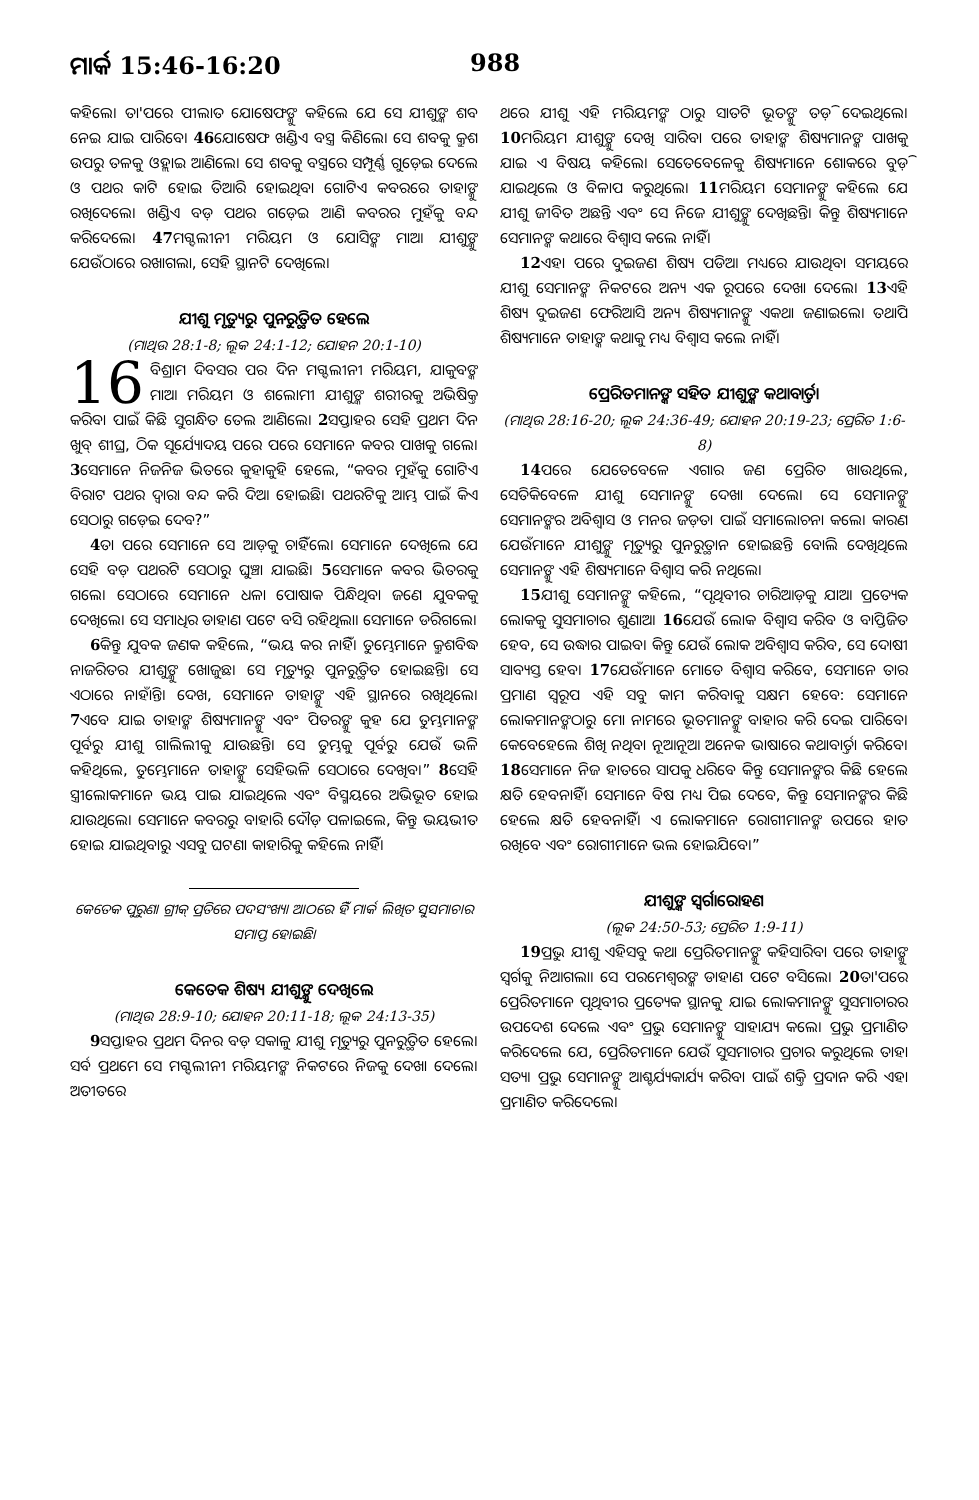ମାର୍କ 15:46-16:20 988
କହିଲେ। ତା'ପରେ ପୀଲାତ ଯୋଷେଫଙ୍କୁ କହିଲେ ଯେ ସେ ଯୀଶୁଙ୍କ ଶବ ନେଇ ଯାଇ ପାରିବେ। 46ଯୋଷେଫ ଖଣ୍ଡିଏ ବସ୍ତ୍ର କିଣିଲେ। ସେ ଶବକୁ କ୍ରୁଶ ଉପରୁ ତଳକୁ ଓହ୍ଲାଇ ଆଣିଲେ। ସେ ଶବକୁ ବସ୍ତ୍ରରେ ସମ୍ପୂର୍ଣ୍ଣ ଗୁଡ଼େଇ ଦେଲେ ଓ ପଥର କାଟି ହୋଇ ତିଆରି ହୋଇଥିବା ଗୋଟିଏ କବରରେ ତାହାଙ୍କୁ ରଖିଦେଲେ। ଖଣ୍ଡିଏ ବଡ଼ ପଥର ଗଡ଼େଇ ଆଣି କବରର ମୁହଁକୁ ବନ୍ଦ କରିଦେଲେ। 47ମଗ୍ଦଲୀନୀ ମରିୟମ ଓ ଯୋସିଙ୍କ ମାଆ ଯୀଶୁଙ୍କୁ ଯେଉଁଠାରେ ରଖାଗଲା, ସେହି ସ୍ଥାନଟି ଦେଖିଲେ।
ଯୀଶୁ ମୃତ୍ୟୁରୁ ପୁନରୁତ୍ଥିତ ହେଲେ
(ମାଥିଉ 28:1-8; ଲୂକ 24:1-12; ଯୋହନ 20:1-10)
16 ବିଶ୍ରାମ ଦିବସର ପର ଦିନ ମଗ୍ଦଲୀନୀ ମରିୟମ, ଯାକୁବଙ୍କ ମାଆ ମରିୟମ ଓ ଶଲୋମୀ ଯୀଶୁଙ୍କ ଶରୀରକୁ ଅଭିଷିକ୍ତ କରିବା ପାଇଁ କିଛି ସୁଗନ୍ଧିତ ତେଲ ଆଣିଲେ। 2ସପ୍ତାହର ସେହି ପ୍ରଥମ ଦିନ ଖୁବ୍ ଶୀଘ୍ର, ଠିକ ସୂର୍ଯ୍ୟୋଦୟ ପରେ ପରେ ସେମାନେ କବର ପାଖକୁ ଗଲେ। 3ସେମାନେ ନିଜନିଜ ଭିତରେ କୁହାକୁହି ହେଲେ, “କବର ମୁହଁକୁ ଗୋଟିଏ ବିରାଟ ପଥର ଦ୍ୱାରା ବନ୍ଦ କରି ଦିଆ ହୋଇଛି। ପଥରଟିକୁ ଆମ୍ଭ ପାଇଁ କିଏ ସେଠାରୁ ଗଡ଼େଇ ଦେବ?”
4ତା ପରେ ସେମାନେ ସେ ଆଡ଼କୁ ଚାହିଁଲେ। ସେମାନେ ଦେଖିଲେ ଯେ ସେହି ବଡ଼ ପଥରଟି ସେଠାରୁ ଘୁଞ୍ଚା ଯାଇଛି। 5ସେମାନେ କବର ଭିତରକୁ ଗଲେ। ସେଠାରେ ସେମାନେ ଧଳା ପୋଷାକ ପିନ୍ଧିଥିବା ଜଣେ ଯୁବକକୁ ଦେଖିଲେ। ସେ ସମାଧିର ଡାହାଣ ପଟେ ବସି ରହିଥିଲା। ସେମାନେ ଡରିଗଲେ।
6କିନ୍ତୁ ଯୁବକ ଜଣକ କହିଲେ, “ଭୟ କର ନାହିଁ। ତୁମ୍ଭେମାନେ କ୍ରୁଶବିଦ୍ଧ ନାଜରିତର ଯୀଶୁଙ୍କୁ ଖୋଜୁଛ। ସେ ମୃତ୍ୟୁରୁ ପୁନରୁତ୍ଥିତ ହୋଇଛନ୍ତି। ସେ ଏଠାରେ ନାହାଁନ୍ତି। ଦେଖ, ସେମାନେ ତାହାଙ୍କୁ ଏହି ସ୍ଥାନରେ ରଖିଥିଲେ। 7ଏବେ ଯାଇ ତାହାଙ୍କ ଶିଷ୍ୟମାନଙ୍କୁ ଏବଂ ପିତରଙ୍କୁ କୁହ ଯେ ତୁମ୍ଭମାନଙ୍କ ପୂର୍ବରୁ ଯୀଶୁ ଗାଲିଲୀକୁ ଯାଉଛନ୍ତି। ସେ ତୁମ୍ଭକୁ ପୂର୍ବରୁ ଯେଉଁ ଭଳି କହିଥିଲେ, ତୁମ୍ଭେମାନେ ତାହାଙ୍କୁ ସେହିଭଳି ସେଠାରେ ଦେଖିବ।” 8ସେହି ସ୍ତ୍ରୀଲୋକମାନେ ଭୟ ପାଇ ଯାଇଥିଲେ ଏବଂ ବିସ୍ମୟରେ ଅଭିଭୂତ ହୋଇ ଯାଉଥିଲେ। ସେମାନେ କବରରୁ ବାହାରି ଦୌଡ଼ ପଳାଇଲେ, କିନ୍ତୁ ଭୟଭୀତ ହୋଇ ଯାଇଥିବାରୁ ଏସବୁ ଘଟଣା କାହାରିକୁ କହିଲେ ନାହିଁ।
କେତେକ ପୁରୁଣା ଗ୍ରୀକ୍ ପ୍ରତିରେ ପଦସଂଖ୍ୟା ଆଠରେ ହିଁ ମାର୍କ ଲିଖିତ ସୁସମାଚାର ସମାପ୍ତ ହୋଇଛି।
କେତେକ ଶିଷ୍ୟ ଯୀଶୁଙ୍କୁ ଦେଖିଲେ
(ମାଥିଉ 28:9-10; ଯୋହନ 20:11-18; ଲୂକ 24:13-35)
9ସପ୍ତାହର ପ୍ରଥମ ଦିନର ବଡ଼ ସକାଳୁ ଯୀଶୁ ମୃତ୍ୟୁରୁ ପୁନରୁତ୍ଥିତ ହେଲେ। ସର୍ବ ପ୍ରଥମେ ସେ ମଗ୍ଦଲୀନୀ ମରିୟମଙ୍କ ନିକଟରେ ନିଜକୁ ଦେଖା ଦେଲେ। ଅତୀତରେ
ଥରେ ଯୀଶୁ ଏହି ମରିୟମଙ୍କ ଠାରୁ ସାତଟି ଭୂତଙ୍କୁ ତଡ଼ି ଦେଇଥିଲେ। 10ମରିୟମ ଯୀଶୁଙ୍କୁ ଦେଖି ସାରିବା ପରେ ତାହାଙ୍କ ଶିଷ୍ୟମାନଙ୍କ ପାଖକୁ ଯାଇ ଏ ବିଷୟ କହିଲେ। ସେତେବେଳେକୁ ଶିଷ୍ୟମାନେ ଶୋକରେ ବୁଡ଼ି ଯାଇଥିଲେ ଓ ବିଳାପ କରୁଥିଲେ। 11ମରିୟମ ସେମାନଙ୍କୁ କହିଲେ ଯେ ଯୀଶୁ ଜୀବିତ ଅଛନ୍ତି ଏବଂ ସେ ନିଜେ ଯୀଶୁଙ୍କୁ ଦେଖିଛନ୍ତି। କିନ୍ତୁ ଶିଷ୍ୟମାନେ ସେମାନଙ୍କ କଥାରେ ବିଶ୍ୱାସ କଲେ ନାହିଁ।
12ଏହା ପରେ ଦୁଇଜଣ ଶିଷ୍ୟ ପଡିଆ ମଧ୍ୟରେ ଯାଉଥିବା ସମୟରେ ଯୀଶୁ ସେମାନଙ୍କ ନିକଟରେ ଅନ୍ୟ ଏକ ରୂପରେ ଦେଖା ଦେଲେ। 13ଏହି ଶିଷ୍ୟ ଦୁଇଜଣ ଫେରିଆସି ଅନ୍ୟ ଶିଷ୍ୟମାନଙ୍କୁ ଏକଥା ଜଣାଇଲେ। ତଥାପି ଶିଷ୍ୟମାନେ ତାହାଙ୍କ କଥାକୁ ମଧ୍ୟ ବିଶ୍ୱାସ କଲେ ନାହିଁ।
ପ୍ରେରିତମାନଙ୍କ ସହିତ ଯୀଶୁଙ୍କ କଥାବାର୍ତ୍ତା
(ମାଥିଉ 28:16-20; ଲୂକ 24:36-49; ଯୋହନ 20:19-23; ପ୍ରେରିତ 1:6-8)
14ପରେ ଯେତେବେଳେ ଏଗାର ଜଣ ପ୍ରେରିତ ଖାଉଥିଲେ, ସେତିକିବେଳେ ଯୀଶୁ ସେମାନଙ୍କୁ ଦେଖା ଦେଲେ। ସେ ସେମାନଙ୍କୁ ସେମାନଙ୍କର ଅବିଶ୍ୱାସ ଓ ମନର ଜଡ଼ତା ପାଇଁ ସମାଲୋଚନା କଲେ। କାରଣ ଯେଉଁମାନେ ଯୀଶୁଙ୍କୁ ମୃତ୍ୟୁରୁ ପୁନରୁତ୍ଥାନ ହୋଇଛନ୍ତି ବୋଲି ଦେଖିଥିଲେ ସେମାନଙ୍କୁ ଏହି ଶିଷ୍ୟମାନେ ବିଶ୍ୱାସ କରି ନଥିଲେ।
15ଯୀଶୁ ସେମାନଙ୍କୁ କହିଲେ, “ପୃଥିବୀର ଚାରିଆଡ଼କୁ ଯାଅ। ପ୍ରତ୍ୟେକ ଲୋକକୁ ସୁସମାଚାର ଶୁଣାଅ। 16ଯେଉଁ ଲୋକ ବିଶ୍ୱାସ କରିବ ଓ ବାପ୍ତିଜିତ ହେବ, ସେ ଉଦ୍ଧାର ପାଇବ। କିନ୍ତୁ ଯେଉଁ ଲୋକ ଅବିଶ୍ୱାସ କରିବ, ସେ ଦୋଷୀ ସାବ୍ୟସ୍ତ ହେବ। 17ଯେଉଁମାନେ ମୋତେ ବିଶ୍ୱାସ କରିବେ, ସେମାନେ ତାର ପ୍ରମାଣ ସ୍ୱରୂପ ଏହି ସବୁ କାମ କରିବାକୁ ସକ୍ଷମ ହେବେ: ସେମାନେ ଲୋକମାନଙ୍କଠାରୁ ମୋ ନାମରେ ଭୂତମାନଙ୍କୁ ବାହାର କରି ଦେଇ ପାରିବେ। କେବେହେଲେ ଶିଖି ନଥିବା ନୂଆନୂଆ ଅନେକ ଭାଷାରେ କଥାବାର୍ତ୍ତା କରିବେ। 18ସେମାନେ ନିଜ ହାତରେ ସାପକୁ ଧରିବେ କିନ୍ତୁ ସେମାନଙ୍କର କିଛି ହେଲେ କ୍ଷତି ହେବନାହିଁ। ସେମାନେ ବିଷ ମଧ୍ୟ ପିଇ ଦେବେ, କିନ୍ତୁ ସେମାନଙ୍କର କିଛି ହେଲେ କ୍ଷତି ହେବନାହିଁ। ଏ ଲୋକମାନେ ରୋଗୀମାନଙ୍କ ଉପରେ ହାତ ରଖିବେ ଏବଂ ରୋଗୀମାନେ ଭଲ ହୋଇଯିବେ।”
ଯୀଶୁଙ୍କ ସ୍ୱର୍ଗାରୋହଣ
(ଲୂକ 24:50-53; ପ୍ରେରିତ 1:9-11)
19ପ୍ରଭୁ ଯୀଶୁ ଏହିସବୁ କଥା ପ୍ରେରିତମାନଙ୍କୁ କହିସାରିବା ପରେ ତାହାଙ୍କୁ ସ୍ୱର୍ଗକୁ ନିଆଗଲା। ସେ ପରମେଶ୍ୱରଙ୍କ ଡାହାଣ ପଟେ ବସିଲେ। 20ତା'ପରେ ପ୍ରେରିତମାନେ ପୃଥିବୀର ପ୍ରତ୍ୟେକ ସ୍ଥାନକୁ ଯାଇ ଲୋକମାନଙ୍କୁ ସୁସମାଚାରର ଉପଦେଶ ଦେଲେ ଏବଂ ପ୍ରଭୁ ସେମାନଙ୍କୁ ସାହାଯ୍ୟ କଲେ। ପ୍ରଭୁ ପ୍ରମାଣିତ କରିଦେଲେ ଯେ, ପ୍ରେରିତମାନେ ଯେଉଁ ସୁସମାଚାର ପ୍ରଚାର କରୁଥିଲେ ତାହା ସତ୍ୟ। ପ୍ରଭୁ ସେମାନଙ୍କୁ ଆଶ୍ଚର୍ଯ୍ୟକାର୍ଯ୍ୟ କରିବା ପାଇଁ ଶକ୍ତି ପ୍ରଦାନ କରି ଏହା ପ୍ରମାଣିତ କରିଦେଲେ।